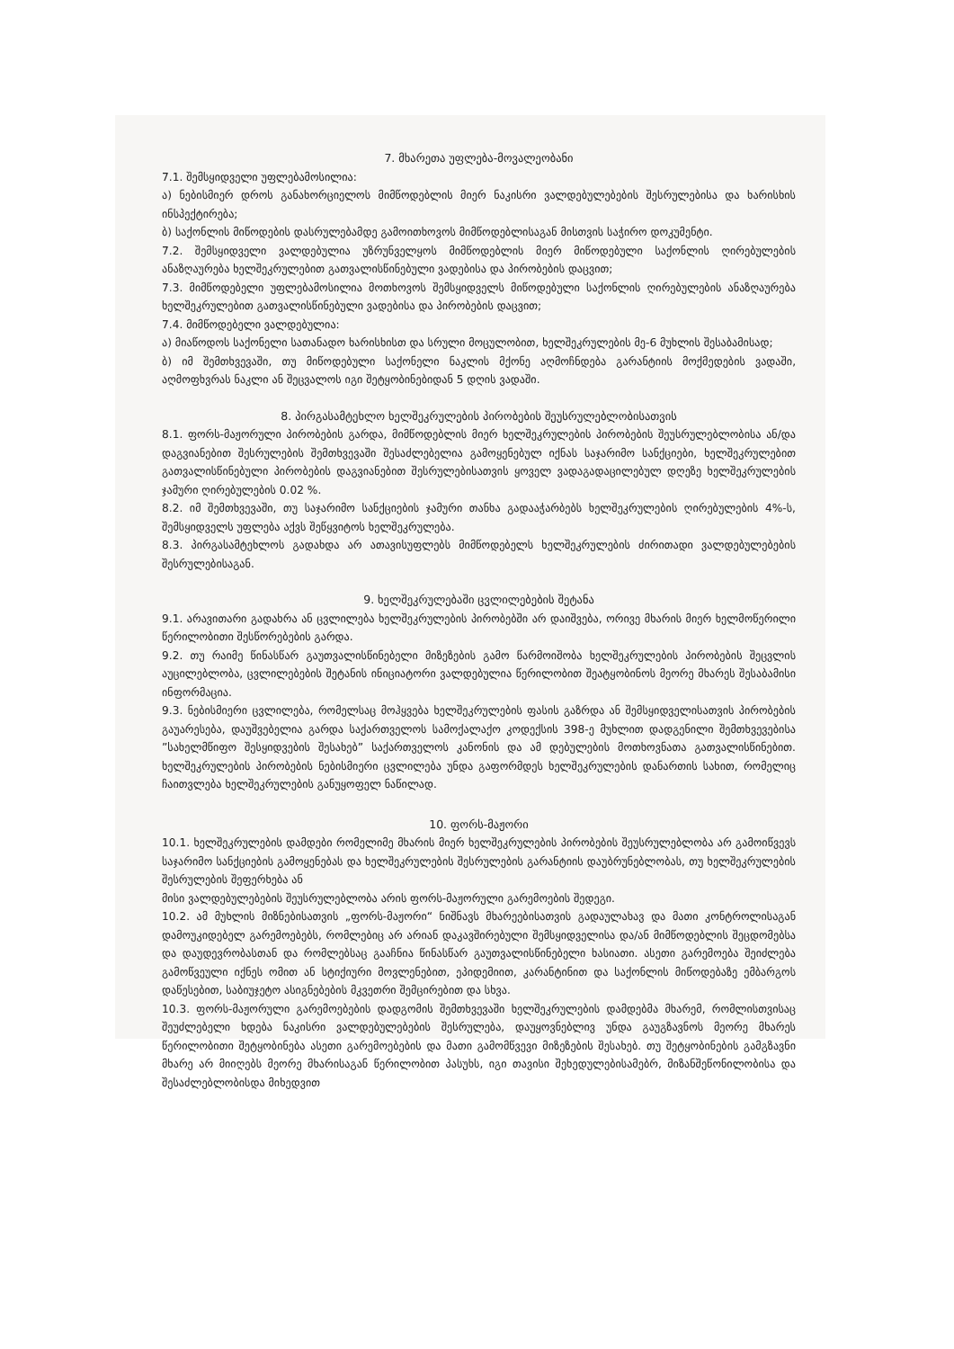7. მხარეთა უფლება-მოვალეობანი
7.1. შემსყიდველი უფლებამოსილია:
ა) ნებისმიერ დროს განახორციელოს მიმწოდებლის მიერ ნაკისრი ვალდებულებების შესრულებისა და ხარისხის ინსპექტირება;
ბ) საქონლის მიწოდების დასრულებამდე გამოითხოვოს მიმწოდებლისაგან მისთვის საჭირო დოკუმენტი.
7.2. შემსყიდველი ვალდებულია უზრუნველყოს მიმწოდებლის მიერ მიწოდებული საქონლის ღირებულების ანაზღაურება ხელშეკრულებით გათვალისწინებული ვადებისა და პირობების დაცვით;
7.3. მიმწოდებელი უფლებამოსილია მოთხოვოს შემსყიდველს მიწოდებული საქონლის ღირებულების ანაზღაურება ხელშეკრულებით გათვალისწინებული ვადებისა და პირობების დაცვით;
7.4. მიმწოდებელი ვალდებულია:
ა) მიაწოდოს საქონელი სათანადო ხარისხისთ და სრული მოცულობით, ხელშეკრულების მე-6 მუხლის შესაბამისად;
ბ) იმ შემთხვევაში, თუ მიწოდებული საქონელი ნაკლის მქონე აღმოჩნდება გარანტიის მოქმედების ვადაში, აღმოფხვრას ნაკლი ან შეცვალოს იგი შეტყობინებიდან 5 დღის ვადაში.
8. პირგასამტეხლო ხელშეკრულების პირობების შეუსრულებლობისათვის
8.1. ფორს-მაჟორული პირობების გარდა, მიმწოდებლის მიერ ხელშეკრულების პირობების შეუსრულებლობისა ან/და დაგვიანებით შესრულების შემთხვევაში შესაძლებელია გამოყენებულ იქნას საჯარიმო სანქციები, ხელშეკრულებით გათვალისწინებული პირობების დაგვიანებით შესრულებისათვის ყოველ ვადაგადაცილებულ დღეზე ხელშეკრულების ჯამური ღირებულების 0.02 %.
8.2. იმ შემთხვევაში, თუ საჯარიმო სანქციების ჯამური თანხა გადააჭარბებს ხელშეკრულების ღირებულების 4%-ს, შემსყიდველს უფლება აქვს შეწყვიტოს ხელშეკრულება.
8.3. პირგასამტეხლოს გადახდა არ ათავისუფლებს მიმწოდებელს ხელშეკრულების ძირითადი ვალდებულებების შესრულებისაგან.
9. ხელშეკრულებაში ცვლილებების შეტანა
9.1. არავითარი გადახრა ან ცვლილება ხელშეკრულების პირობებში არ დაიშვება, ორივე მხარის მიერ ხელმოწერილი წერილობითი შესწორებების გარდა.
9.2. თუ რაიმე წინასწარ გაუთვალისწინებელი მიზეზების გამო წარმოიშობა ხელშეკრულების პირობების შეცვლის აუცილებლობა, ცვლილებების შეტანის ინიციატორი ვალდებულია წერილობით შეატყობინოს მეორე მხარეს შესაბამისი ინფორმაცია.
9.3. ნებისმიერი ცვლილება, რომელსაც მოჰყვება ხელშეკრულების ფასის გაზრდა ან შემსყიდველისათვის პირობების გაუარესება, დაუშვებელია გარდა საქართველოს სამოქალაქო კოდექსის 398-ე მუხლით დადგენილი შემთხვევებისა ”სახელმწიფო შესყიდვების შესახებ” საქართველოს კანონის და ამ დებულების მოთხოვნათა გათვალისწინებით. ხელშეკრულების პირობების ნებისმიერი ცვლილება უნდა გაფორმდეს ხელშეკრულების დანართის სახით, რომელიც ჩაითვლება ხელშეკრულების განუყოფელ ნაწილად.
10. ფორს-მაჟორი
10.1. ხელშეკრულების დამდები რომელიმე მხარის მიერ ხელშეკრულების პირობების შეუსრულებლობა არ გამოიწვევს საჯარიმო სანქციების გამოყენებას და ხელშეკრულების შესრულების გარანტიის დაუბრუნებლობას, თუ ხელშეკრულების შესრულების შეფერხება ან
მისი ვალდებულებების შეუსრულებლობა არის ფორს-მაჟორული გარემოების შედეგი.
10.2. ამ მუხლის მიზნებისათვის „ფორს-მაჟორი“ ნიშნავს მხარეებისათვის გადაულახავ და მათი კონტროლისაგან დამოუკიდებელ გარემოებებს, რომლებიც არ არიან დაკავშირებული შემსყიდველისა და/ან მიმწოდებლის შეცდომებსა და დაუდევრობასთან და რომლებსაც გააჩნია წინასწარ გაუთვალისწინებელი ხასიათი. ასეთი გარემოება შეიძლება გამოწვეული იქნეს ომით ან სტიქიური მოვლენებით, ეპიდემიით, კარანტინით და საქონლის მიწოდებაზე ემბარგოს დაწესებით, საბიუჯეტო ასიგნებების მკვეთრი შემცირებით და სხვა.
10.3. ფორს-მაჟორული გარემოებების დადგომის შემთხვევაში ხელშეკრულების დამდებმა მხარემ, რომლისთვისაც შეუძლებელი ხდება ნაკისრი ვალდებულებების შესრულება, დაუყოვნებლივ უნდა გაუგზავნოს მეორე მხარეს წერილობითი შეტყობინება ასეთი გარემოებების და მათი გამომწვევი მიზეზების შესახებ. თუ შეტყობინების გამგზავნი მხარე არ მიიღებს მეორე მხარისაგან წერილობით პასუხს, იგი თავისი შეხედულებისამებრ, მიზანშეწონილობისა და შესაძლებლობისდა მიხედვით